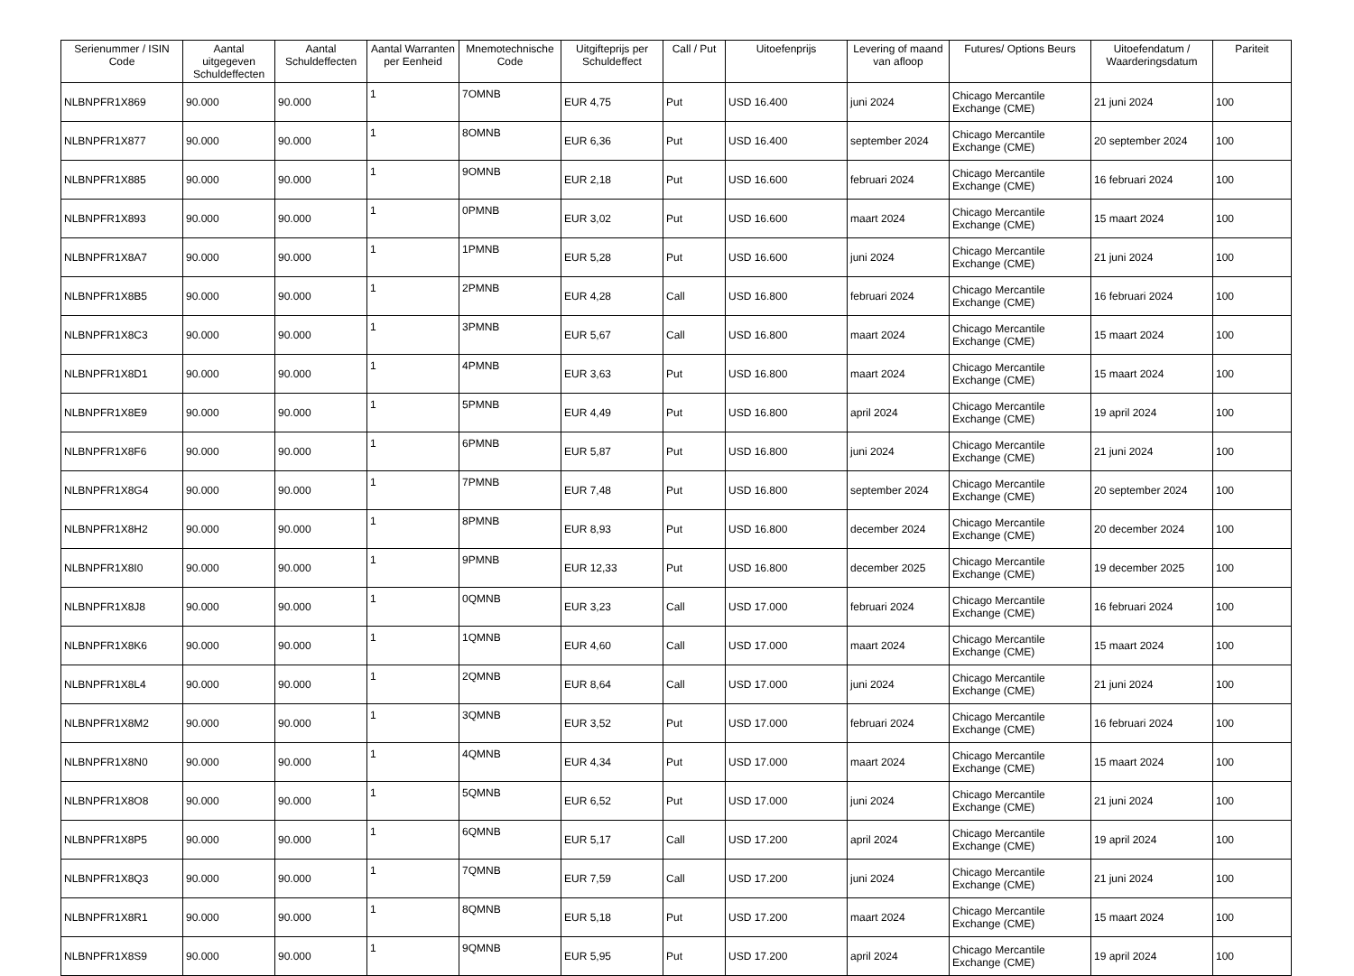| Serienummer / ISIN Code | Aantal uitgegeven Schuldeffecten | Aantal Schuldeffecten | Aantal Warranten per Eenheid | Mnemotechnische Code | Uitgifteprijs per Schuldeffect | Call / Put | Uitoefenprijs | Levering of maand van afloop | Futures/ Options Beurs | Uitoefendatum / Waarderingsdatum | Pariteit |
| --- | --- | --- | --- | --- | --- | --- | --- | --- | --- | --- | --- |
| NLBNPFR1X869 | 90.000 | 90.000 | 1 | 7OMNB | EUR 4,75 | Put | USD 16.400 | juni 2024 | Chicago Mercantile Exchange (CME) | 21 juni 2024 | 100 |
| NLBNPFR1X877 | 90.000 | 90.000 | 1 | 8OMNB | EUR 6,36 | Put | USD 16.400 | september 2024 | Chicago Mercantile Exchange (CME) | 20 september 2024 | 100 |
| NLBNPFR1X885 | 90.000 | 90.000 | 1 | 9OMNB | EUR 2,18 | Put | USD 16.600 | februari 2024 | Chicago Mercantile Exchange (CME) | 16 februari 2024 | 100 |
| NLBNPFR1X893 | 90.000 | 90.000 | 1 | 0PMNB | EUR 3,02 | Put | USD 16.600 | maart 2024 | Chicago Mercantile Exchange (CME) | 15 maart 2024 | 100 |
| NLBNPFR1X8A7 | 90.000 | 90.000 | 1 | 1PMNB | EUR 5,28 | Put | USD 16.600 | juni 2024 | Chicago Mercantile Exchange (CME) | 21 juni 2024 | 100 |
| NLBNPFR1X8B5 | 90.000 | 90.000 | 1 | 2PMNB | EUR 4,28 | Call | USD 16.800 | februari 2024 | Chicago Mercantile Exchange (CME) | 16 februari 2024 | 100 |
| NLBNPFR1X8C3 | 90.000 | 90.000 | 1 | 3PMNB | EUR 5,67 | Call | USD 16.800 | maart 2024 | Chicago Mercantile Exchange (CME) | 15 maart 2024 | 100 |
| NLBNPFR1X8D1 | 90.000 | 90.000 | 1 | 4PMNB | EUR 3,63 | Put | USD 16.800 | maart 2024 | Chicago Mercantile Exchange (CME) | 15 maart 2024 | 100 |
| NLBNPFR1X8E9 | 90.000 | 90.000 | 1 | 5PMNB | EUR 4,49 | Put | USD 16.800 | april 2024 | Chicago Mercantile Exchange (CME) | 19 april 2024 | 100 |
| NLBNPFR1X8F6 | 90.000 | 90.000 | 1 | 6PMNB | EUR 5,87 | Put | USD 16.800 | juni 2024 | Chicago Mercantile Exchange (CME) | 21 juni 2024 | 100 |
| NLBNPFR1X8G4 | 90.000 | 90.000 | 1 | 7PMNB | EUR 7,48 | Put | USD 16.800 | september 2024 | Chicago Mercantile Exchange (CME) | 20 september 2024 | 100 |
| NLBNPFR1X8H2 | 90.000 | 90.000 | 1 | 8PMNB | EUR 8,93 | Put | USD 16.800 | december 2024 | Chicago Mercantile Exchange (CME) | 20 december 2024 | 100 |
| NLBNPFR1X8I0 | 90.000 | 90.000 | 1 | 9PMNB | EUR 12,33 | Put | USD 16.800 | december 2025 | Chicago Mercantile Exchange (CME) | 19 december 2025 | 100 |
| NLBNPFR1X8J8 | 90.000 | 90.000 | 1 | 0QMNB | EUR 3,23 | Call | USD 17.000 | februari 2024 | Chicago Mercantile Exchange (CME) | 16 februari 2024 | 100 |
| NLBNPFR1X8K6 | 90.000 | 90.000 | 1 | 1QMNB | EUR 4,60 | Call | USD 17.000 | maart 2024 | Chicago Mercantile Exchange (CME) | 15 maart 2024 | 100 |
| NLBNPFR1X8L4 | 90.000 | 90.000 | 1 | 2QMNB | EUR 8,64 | Call | USD 17.000 | juni 2024 | Chicago Mercantile Exchange (CME) | 21 juni 2024 | 100 |
| NLBNPFR1X8M2 | 90.000 | 90.000 | 1 | 3QMNB | EUR 3,52 | Put | USD 17.000 | februari 2024 | Chicago Mercantile Exchange (CME) | 16 februari 2024 | 100 |
| NLBNPFR1X8N0 | 90.000 | 90.000 | 1 | 4QMNB | EUR 4,34 | Put | USD 17.000 | maart 2024 | Chicago Mercantile Exchange (CME) | 15 maart 2024 | 100 |
| NLBNPFR1X8O8 | 90.000 | 90.000 | 1 | 5QMNB | EUR 6,52 | Put | USD 17.000 | juni 2024 | Chicago Mercantile Exchange (CME) | 21 juni 2024 | 100 |
| NLBNPFR1X8P5 | 90.000 | 90.000 | 1 | 6QMNB | EUR 5,17 | Call | USD 17.200 | april 2024 | Chicago Mercantile Exchange (CME) | 19 april 2024 | 100 |
| NLBNPFR1X8Q3 | 90.000 | 90.000 | 1 | 7QMNB | EUR 7,59 | Call | USD 17.200 | juni 2024 | Chicago Mercantile Exchange (CME) | 21 juni 2024 | 100 |
| NLBNPFR1X8R1 | 90.000 | 90.000 | 1 | 8QMNB | EUR 5,18 | Put | USD 17.200 | maart 2024 | Chicago Mercantile Exchange (CME) | 15 maart 2024 | 100 |
| NLBNPFR1X8S9 | 90.000 | 90.000 | 1 | 9QMNB | EUR 5,95 | Put | USD 17.200 | april 2024 | Chicago Mercantile Exchange (CME) | 19 april 2024 | 100 |